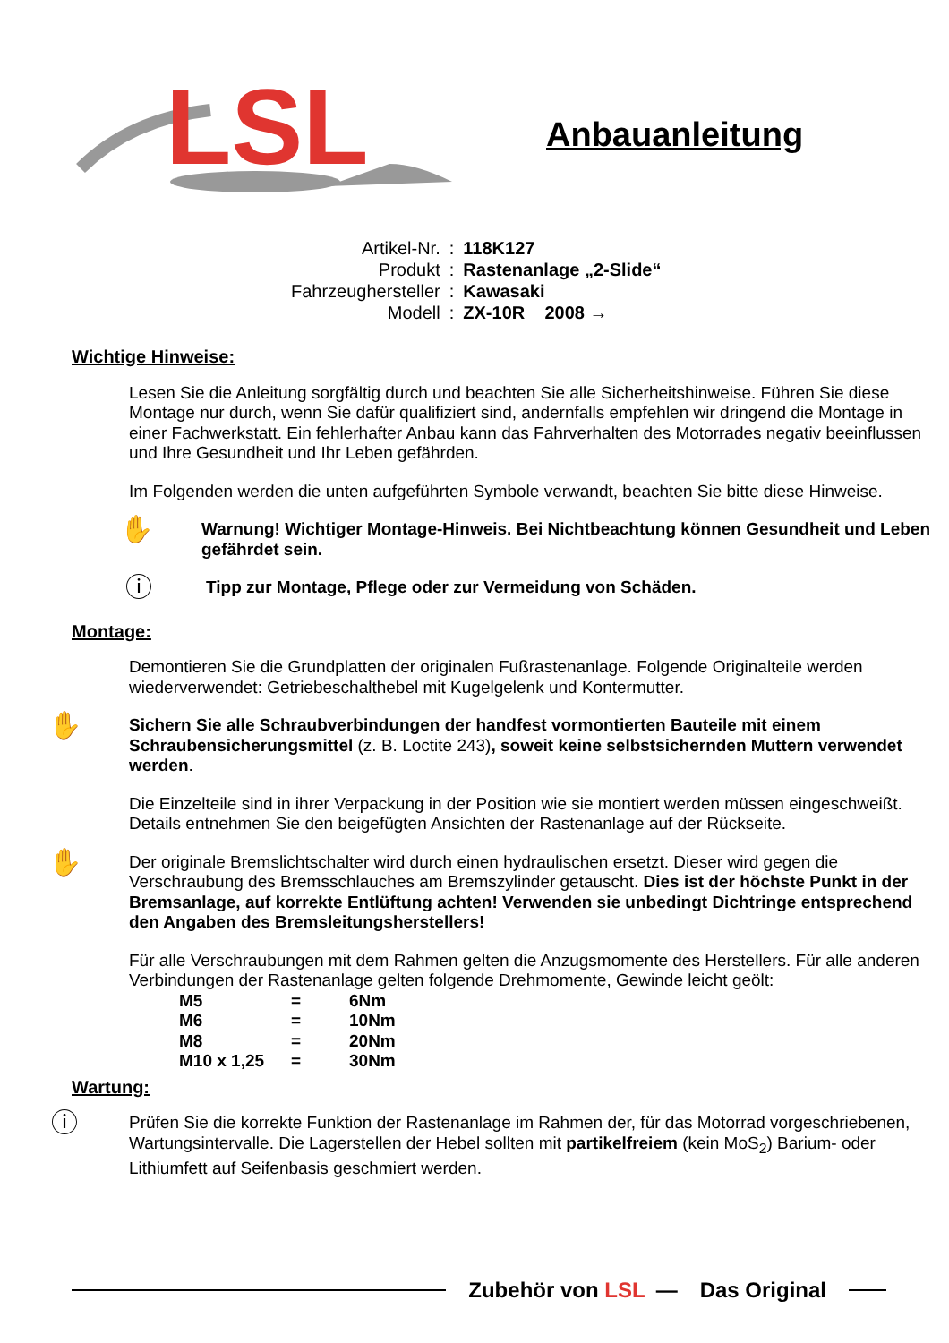LSL
Anbauanleitung
| Artikel-Nr. | : | 118K127 |
| Produkt | : | Rastenanlage „2-Slide“ |
| Fahrzeughersteller | : | Kawasaki |
| Modell | : | ZX-10R 2008 → |
Wichtige Hinweise:
Lesen Sie die Anleitung sorgfältig durch und beachten Sie alle Sicherheitshinweise. Führen Sie diese Montage nur durch, wenn Sie dafür qualifiziert sind, andernfalls empfehlen wir dringend die Montage in einer Fachwerkstatt. Ein fehlerhafter Anbau kann das Fahrverhalten des Motorrades negativ beeinflussen und Ihre Gesundheit und Ihr Leben gefährden.
Im Folgenden werden die unten aufgeführten Symbole verwandt, beachten Sie bitte diese Hinweise.
✋
Warnung! Wichtiger Montage-Hinweis. Bei Nichtbeachtung können Gesundheit und Leben gefährdet sein.
ⓘ
Tipp zur Montage, Pflege oder zur Vermeidung von Schäden.
Montage:
Demontieren Sie die Grundplatten der originalen Fußrastenanlage. Folgende Originalteile werden wiederverwendet: Getriebeschalthebel mit Kugelgelenk und Kontermutter.
✋
Sichern Sie alle Schraubverbindungen der handfest vormontierten Bauteile mit einem Schraubensicherungsmittel (z. B. Loctite 243), soweit keine selbstsichernden Muttern verwendet werden.
Die Einzelteile sind in ihrer Verpackung in der Position wie sie montiert werden müssen eingeschweißt. Details entnehmen Sie den beigefügten Ansichten der Rastenanlage auf der Rückseite.
✋
Der originale Bremslichtschalter wird durch einen hydraulischen ersetzt. Dieser wird gegen die Verschraubung des Bremsschlauches am Bremszylinder getauscht. Dies ist der höchste Punkt in der Bremsanlage, auf korrekte Entlüftung achten! Verwenden sie unbedingt Dichtringe entsprechend den Angaben des Bremsleitungsherstellers!
Für alle Verschraubungen mit dem Rahmen gelten die Anzugsmomente des Herstellers. Für alle anderen Verbindungen der Rastenanlage gelten folgende Drehmomente, Gewinde leicht geölt:
| M5 | = | 6Nm |
| M6 | = | 10Nm |
| M8 | = | 20Nm |
| M10 x 1,25 | = | 30Nm |
Wartung:
ⓘ
Prüfen Sie die korrekte Funktion der Rastenanlage im Rahmen der, für das Motorrad vorgeschriebenen, Wartungsintervalle. Die Lagerstellen der Hebel sollten mit partikelfreiem (kein MoS<sub>2</sub>) Barium- oder Lithiumfett auf Seifenbasis geschmiert werden.
Zubehör von LSL — Das Original